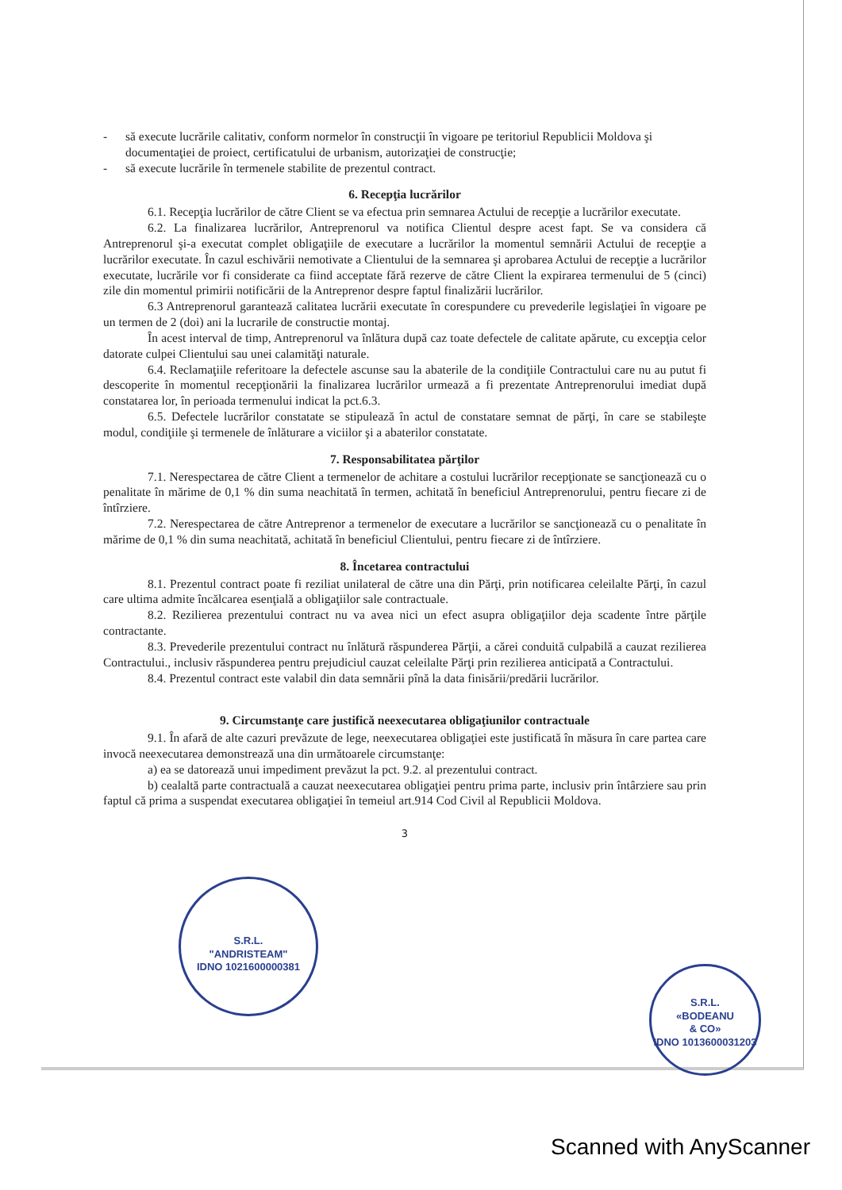- să execute lucrările calitativ, conform normelor în construcţii în vigoare pe teritoriul Republicii Moldova şi documentaţiei de proiect, certificatului de urbanism, autorizaţiei de construcţie;
- să execute lucrările în termenele stabilite de prezentul contract.
6. Recepţia lucrărilor
6.1. Recepţia lucrărilor de către Client se va efectua prin semnarea Actului de recepţie a lucrărilor executate.
6.2. La finalizarea lucrărilor, Antreprenorul va notifica Clientul despre acest fapt. Se va considera că Antreprenorul şi-a executat complet obligaţiile de executare a lucrărilor la momentul semnării Actului de recepţie a lucrărilor executate. În cazul eschivării nemotivate a Clientului de la semnarea şi aprobarea Actului de recepţie a lucrărilor executate, lucrările vor fi considerate ca fiind acceptate fără rezerve de către Client la expirarea termenului de 5 (cinci) zile din momentul primirii notificării de la Antreprenor despre faptul finalizării lucrărilor.
6.3 Antreprenorul garantează calitatea lucrării executate în corespundere cu prevederile legislaţiei în vigoare pe un termen de 2 (doi) ani la lucrarile de constructie montaj.
În acest interval de timp, Antreprenorul va înlătura după caz toate defectele de calitate apărute, cu excepţia celor datorate culpei Clientului sau unei calamităţi naturale.
6.4. Reclamaţiile referitoare la defectele ascunse sau la abaterile de la condiţiile Contractului care nu au putut fi descoperite în momentul recepţionării la finalizarea lucrărilor urmează a fi prezentate Antreprenorului imediat după constatarea lor, în perioada termenului indicat la pct.6.3.
6.5. Defectele lucrărilor constatate se stipulează în actul de constatare semnat de părţi, în care se stabileşte modul, condiţiile şi termenele de înlăturare a viciilor şi a abaterilor constatate.
7. Responsabilitatea părţilor
7.1. Nerespectarea de către Client a termenelor de achitare a costului lucrărilor recepţionate se sancţionează cu o penalitate în mărime de 0,1 % din suma neachitată în termen, achitată în beneficiul Antreprenorului, pentru fiecare zi de întîrziere.
7.2. Nerespectarea de către Antreprenor a termenelor de executare a lucrărilor se sancţionează cu o penalitate în mărime de 0,1 % din suma neachitată, achitată în beneficiul Clientului, pentru fiecare zi de întîrziere.
8. Încetarea contractului
8.1. Prezentul contract poate fi reziliat unilateral de către una din Părţi, prin notificarea celeilalte Părţi, în cazul care ultima admite încălcarea esenţială a obligaţiilor sale contractuale.
8.2. Rezilierea prezentului contract nu va avea nici un efect asupra obligaţiilor deja scadente între părţile contractante.
8.3. Prevederile prezentului contract nu înlătură răspunderea Părţii, a cărei conduită culpabilă a cauzat rezilierea Contractului., inclusiv răspunderea pentru prejudiciul cauzat celeilalte Părţi prin rezilierea anticipată a Contractului.
8.4. Prezentul contract este valabil din data semnării pînă la data finisării/predării lucrărilor.
9. Circumstanţe care justifică neexecutarea obligaţiunilor contractuale
9.1. În afară de alte cazuri prevăzute de lege, neexecutarea obligaţiei este justificată în măsura în care partea care invocă neexecutarea demonstrează una din următoarele circumstanţe:
a) ea se datorează unui impediment prevăzut la pct. 9.2. al prezentului contract.
b) cealaltă parte contractuală a cauzat neexecutarea obligaţiei pentru prima parte, inclusiv prin întârziere sau prin faptul că prima a suspendat executarea obligaţiei în temeiul art.914 Cod Civil al Republicii Moldova.
3
S.R.L.
"ANDRISTEAM"
IDNO 1021600000381
S.R.L.
«BODEANU
& CO»
IDNO 1013600031203
Scanned with AnyScanner